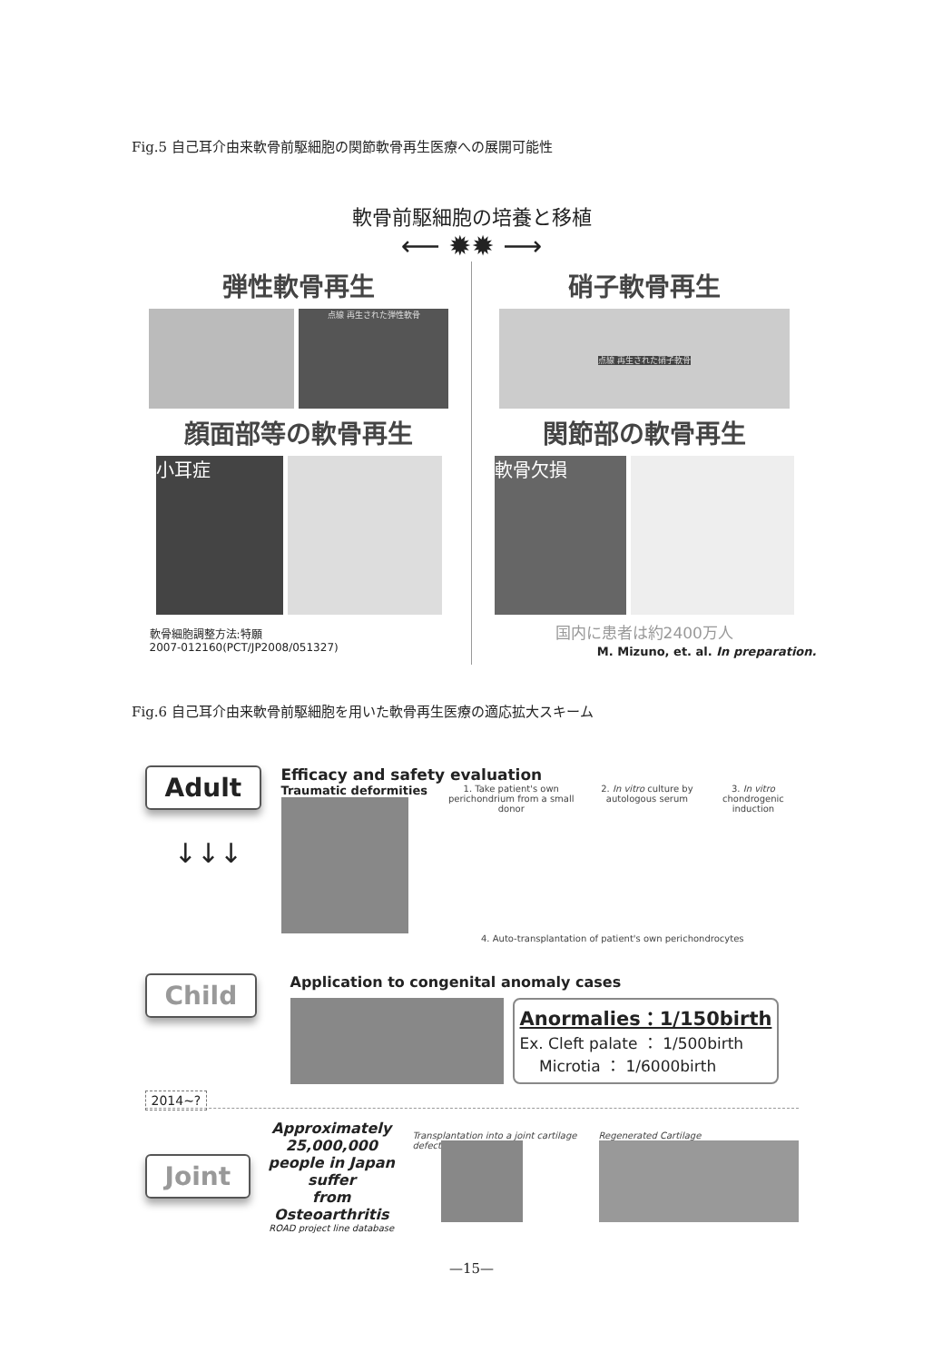Fig.5 自己耳介由来軟骨前駆細胞の関節軟骨再生医療への展開可能性
軟骨前駆細胞の培養と移植
⟵ ✹✹ ⟶
弾性軟骨再生
点線 再生された弾性軟骨
顔面部等の軟骨再生
小耳症
軟骨細胞調整方法:特願
2007-012160(PCT/JP2008/051327)
硝子軟骨再生
点線 再生された硝子軟骨
関節部の軟骨再生
軟骨欠損
国内に患者は約2400万人
M. Mizuno, et. al. In preparation.
Fig.6 自己耳介由来軟骨前駆細胞を用いた軟骨再生医療の適応拡大スキーム
Adult
↓↓↓
Efficacy and safety evaluation
Traumatic deformities
1. Take patient's own perichondrium from a small donor
2. In vitro culture by autologous serum
3. In vitro chondrogenic induction
4. Auto-transplantation of patient's own perichondrocytes
Child
Application to congenital anomaly cases
Anormalies：1/150birth
Ex. Cleft palate ： 1/500birth
Microtia ： 1/6000birth
2014~?
Joint
Approximately 25,000,000
people in Japan suffer
from Osteoarthritis
ROAD project line database
Transplantation into a joint cartilage defect
Regenerated Cartilage
—15—